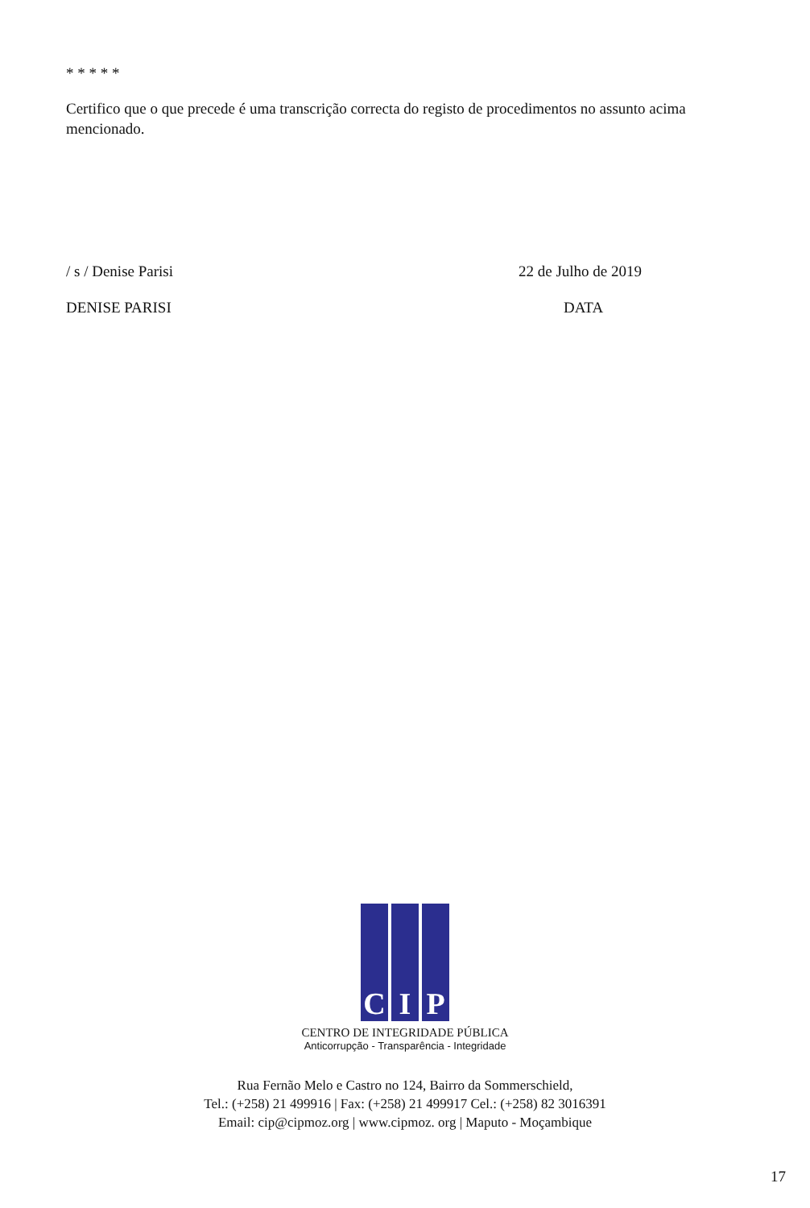* * * * *
Certifico que o que precede é uma transcrição correcta do registo de procedimentos no assunto acima mencionado.
/ s / Denise Parisi 22 de Julho de 2019
DENISE PARISI DATA
C I P
CENTRO DE INTEGRIDADE PÚBLICA
Anticorrupção - Transparência - Integridade
Rua Fernão Melo e Castro no 124, Bairro da Sommerschield,
Tel.: (+258) 21 499916 | Fax: (+258) 21 499917 Cel.: (+258) 82 3016391
Email: cip@cipmoz.org | www.cipmoz. org | Maputo - Moçambique
17